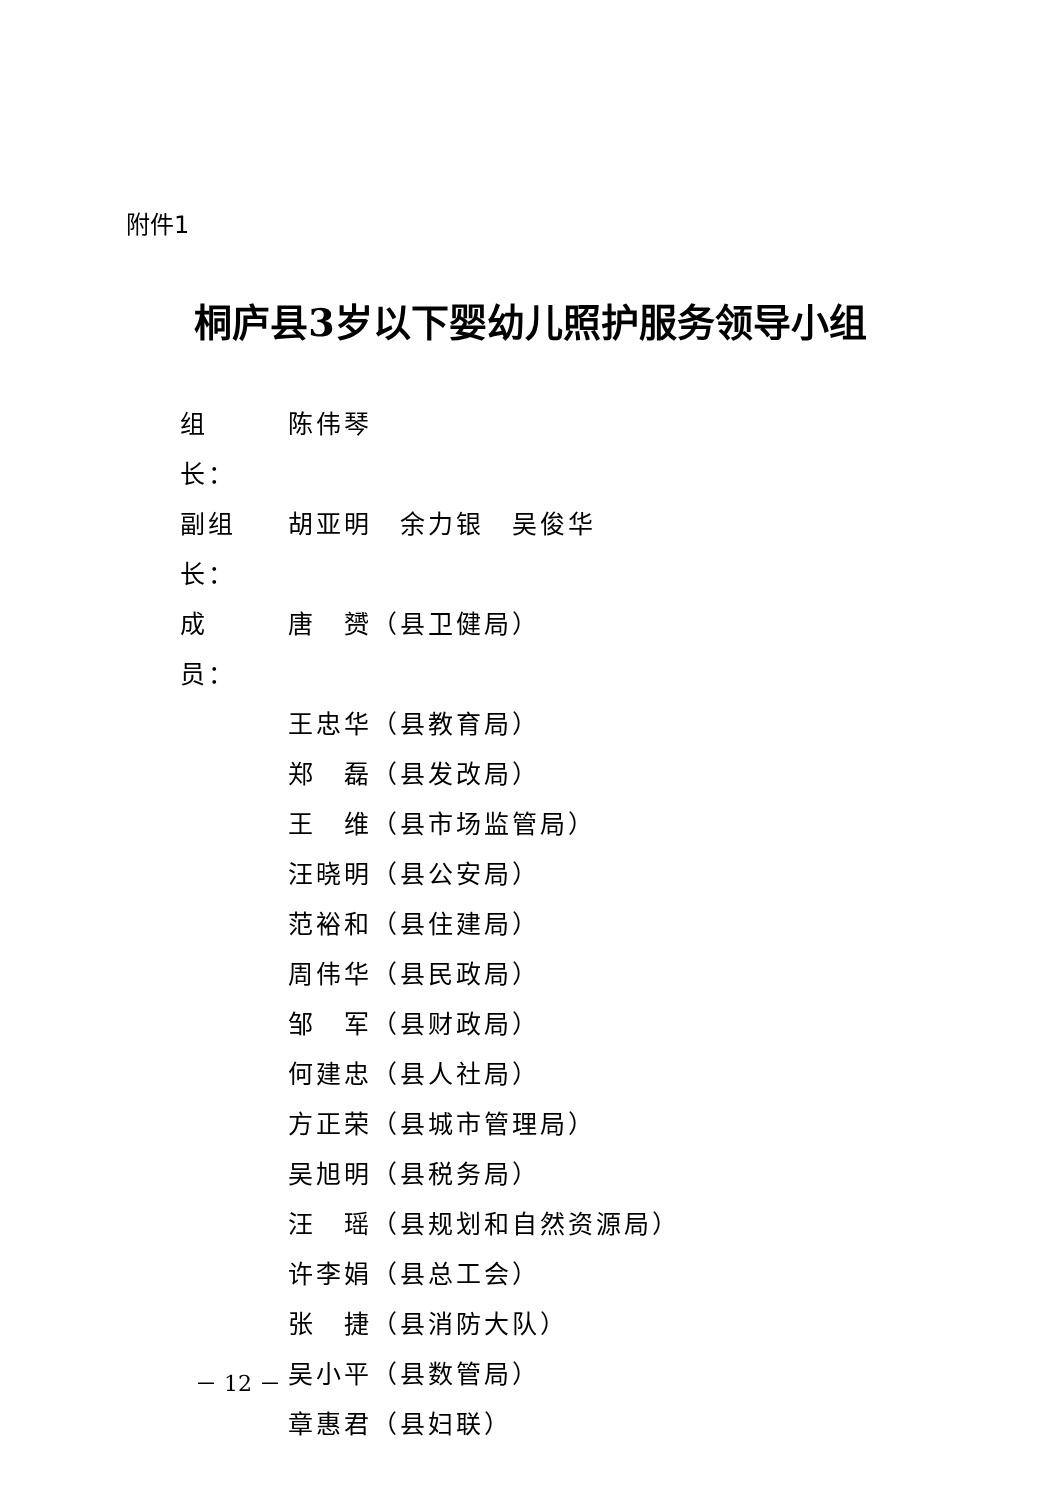附件1
桐庐县3岁以下婴幼儿照护服务领导小组
组　长： 陈伟琴
副组长： 胡亚明　余力银　吴俊华
成　员： 唐　赟（县卫健局）
王忠华（县教育局）
郑　磊（县发改局）
王　维（县市场监管局）
汪晓明（县公安局）
范裕和（县住建局）
周伟华（县民政局）
邹　军（县财政局）
何建忠（县人社局）
方正荣（县城市管理局）
吴旭明（县税务局）
汪　瑶（县规划和自然资源局）
许李娟（县总工会）
张　捷（县消防大队）
吴小平（县数管局）
章惠君（县妇联）
－ 12 －